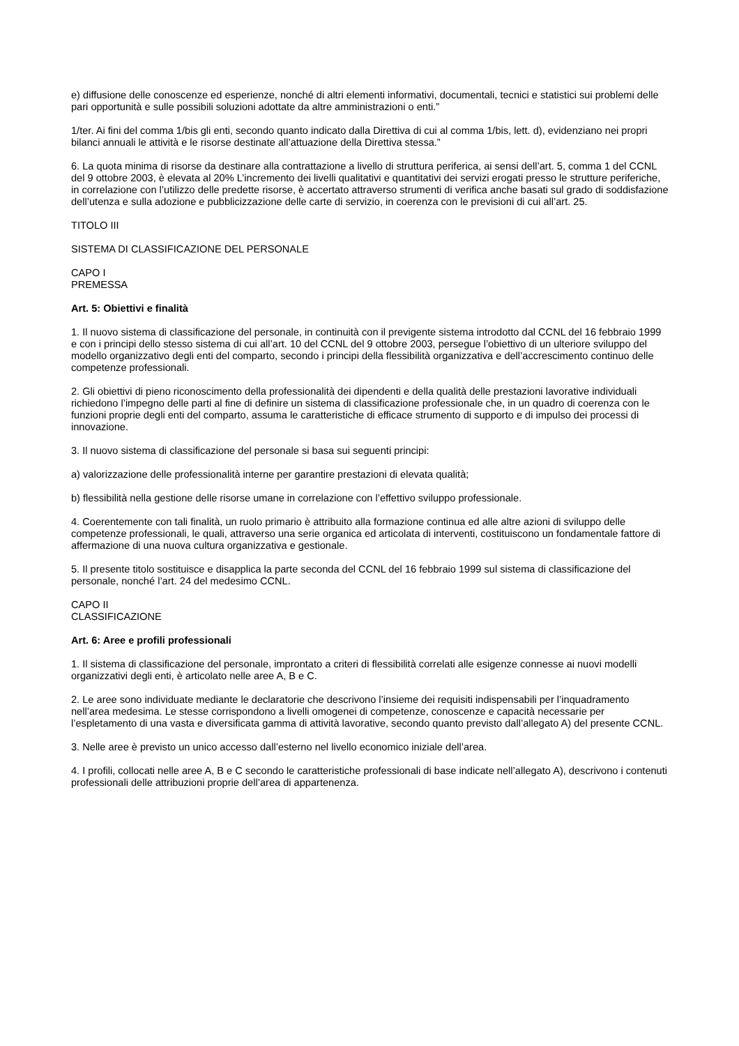e) diffusione delle conoscenze ed esperienze, nonché di altri elementi informativi, documentali, tecnici e statistici sui problemi delle pari opportunità e sulle possibili soluzioni adottate da altre amministrazioni o enti.”
1/ter. Ai fini del comma 1/bis gli enti, secondo quanto indicato dalla Direttiva di cui al comma 1/bis, lett. d), evidenziano nei propri bilanci annuali le attività e le risorse destinate all’attuazione della Direttiva stessa.”
6. La quota minima di risorse da destinare alla contrattazione a livello di struttura periferica, ai sensi dell’art. 5, comma 1 del CCNL del 9 ottobre 2003, è elevata al 20% L’incremento dei livelli qualitativi e quantitativi dei servizi erogati presso le strutture periferiche, in correlazione con l’utilizzo delle predette risorse, è accertato attraverso strumenti di verifica anche basati sul grado di soddisfazione dell’utenza e sulla adozione e pubblicizzazione delle carte di servizio, in coerenza con le previsioni di cui all’art. 25.
TITOLO III
SISTEMA DI CLASSIFICAZIONE DEL PERSONALE
CAPO I
PREMESSA
Art. 5: Obiettivi e finalità
1. Il nuovo sistema di classificazione del personale, in continuità con il previgente sistema introdotto dal CCNL del 16 febbraio 1999 e con i principi dello stesso sistema di cui all’art. 10 del CCNL del 9 ottobre 2003, persegue l’obiettivo di un ulteriore sviluppo del modello organizzativo degli enti del comparto, secondo i principi della flessibilità organizzativa e dell’accrescimento continuo delle competenze professionali.
2. Gli obiettivi di pieno riconoscimento della professionalità dei dipendenti e della qualità delle prestazioni lavorative individuali richiedono l’impegno delle parti al fine di definire un sistema di classificazione professionale che, in un quadro di coerenza con le funzioni proprie degli enti del comparto, assuma le caratteristiche di efficace strumento di supporto e di impulso dei processi di innovazione.
3. Il nuovo sistema di classificazione del personale si basa sui seguenti principi:
a) valorizzazione delle professionalità interne per garantire prestazioni di elevata qualità;
b) flessibilità nella gestione delle risorse umane in correlazione con l’effettivo sviluppo professionale.
4. Coerentemente con tali finalità, un ruolo primario è attribuito alla formazione continua ed alle altre azioni di sviluppo delle competenze professionali, le quali, attraverso una serie organica ed articolata di interventi, costituiscono un fondamentale fattore di affermazione di una nuova cultura organizzativa e gestionale.
5. Il presente titolo sostituisce e disapplica la parte seconda del CCNL del 16 febbraio 1999 sul sistema di classificazione del personale, nonché l’art. 24 del medesimo CCNL.
CAPO II
CLASSIFICAZIONE
Art. 6: Aree e profili professionali
1. Il sistema di classificazione del personale, improntato a criteri di flessibilità correlati alle esigenze connesse ai nuovi modelli organizzativi degli enti, è articolato nelle aree A, B e C.
2. Le aree sono individuate mediante le declaratorie che descrivono l’insieme dei requisiti indispensabili per l’inquadramento nell’area medesima. Le stesse corrispondono a livelli omogenei di competenze, conoscenze e capacità necessarie per l’espletamento di una vasta e diversificata gamma di attività lavorative, secondo quanto previsto dall’allegato A) del presente CCNL.
3. Nelle aree è previsto un unico accesso dall’esterno nel livello economico iniziale dell’area.
4. I profili, collocati nelle aree A, B e C secondo le caratteristiche professionali di base indicate nell’allegato A), descrivono i contenuti professionali delle attribuzioni proprie dell’area di appartenenza.